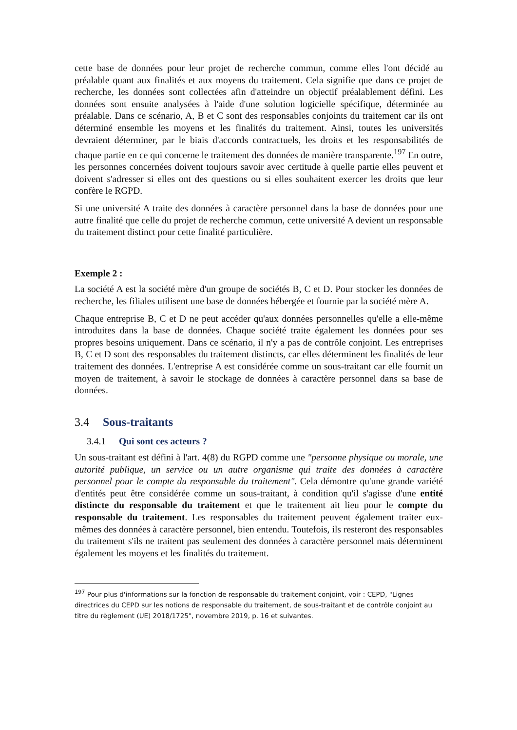cette base de données pour leur projet de recherche commun, comme elles l'ont décidé au préalable quant aux finalités et aux moyens du traitement. Cela signifie que dans ce projet de recherche, les données sont collectées afin d'atteindre un objectif préalablement défini. Les données sont ensuite analysées à l'aide d'une solution logicielle spécifique, déterminée au préalable. Dans ce scénario, A, B et C sont des responsables conjoints du traitement car ils ont déterminé ensemble les moyens et les finalités du traitement. Ainsi, toutes les universités devraient déterminer, par le biais d'accords contractuels, les droits et les responsabilités de chaque partie en ce qui concerne le traitement des données de manière transparente.<sup>197</sup> En outre, les personnes concernées doivent toujours savoir avec certitude à quelle partie elles peuvent et doivent s'adresser si elles ont des questions ou si elles souhaitent exercer les droits que leur confère le RGPD.
Si une université A traite des données à caractère personnel dans la base de données pour une autre finalité que celle du projet de recherche commun, cette université A devient un responsable du traitement distinct pour cette finalité particulière.
Exemple 2 :
La société A est la société mère d'un groupe de sociétés B, C et D. Pour stocker les données de recherche, les filiales utilisent une base de données hébergée et fournie par la société mère A.
Chaque entreprise B, C et D ne peut accéder qu'aux données personnelles qu'elle a elle-même introduites dans la base de données. Chaque société traite également les données pour ses propres besoins uniquement. Dans ce scénario, il n'y a pas de contrôle conjoint. Les entreprises B, C et D sont des responsables du traitement distincts, car elles déterminent les finalités de leur traitement des données. L'entreprise A est considérée comme un sous-traitant car elle fournit un moyen de traitement, à savoir le stockage de données à caractère personnel dans sa base de données.
3.4 Sous-traitants
3.4.1 Qui sont ces acteurs ?
Un sous-traitant est défini à l'art. 4(8) du RGPD comme une "personne physique ou morale, une autorité publique, un service ou un autre organisme qui traite des données à caractère personnel pour le compte du responsable du traitement". Cela démontre qu'une grande variété d'entités peut être considérée comme un sous-traitant, à condition qu'il s'agisse d'une entité distincte du responsable du traitement et que le traitement ait lieu pour le compte du responsable du traitement. Les responsables du traitement peuvent également traiter eux-mêmes des données à caractère personnel, bien entendu. Toutefois, ils resteront des responsables du traitement s'ils ne traitent pas seulement des données à caractère personnel mais déterminent également les moyens et les finalités du traitement.
<sup>197</sup> Pour plus d'informations sur la fonction de responsable du traitement conjoint, voir : CEPD, "Lignes directrices du CEPD sur les notions de responsable du traitement, de sous-traitant et de contrôle conjoint au titre du règlement (UE) 2018/1725", novembre 2019, p. 16 et suivantes.